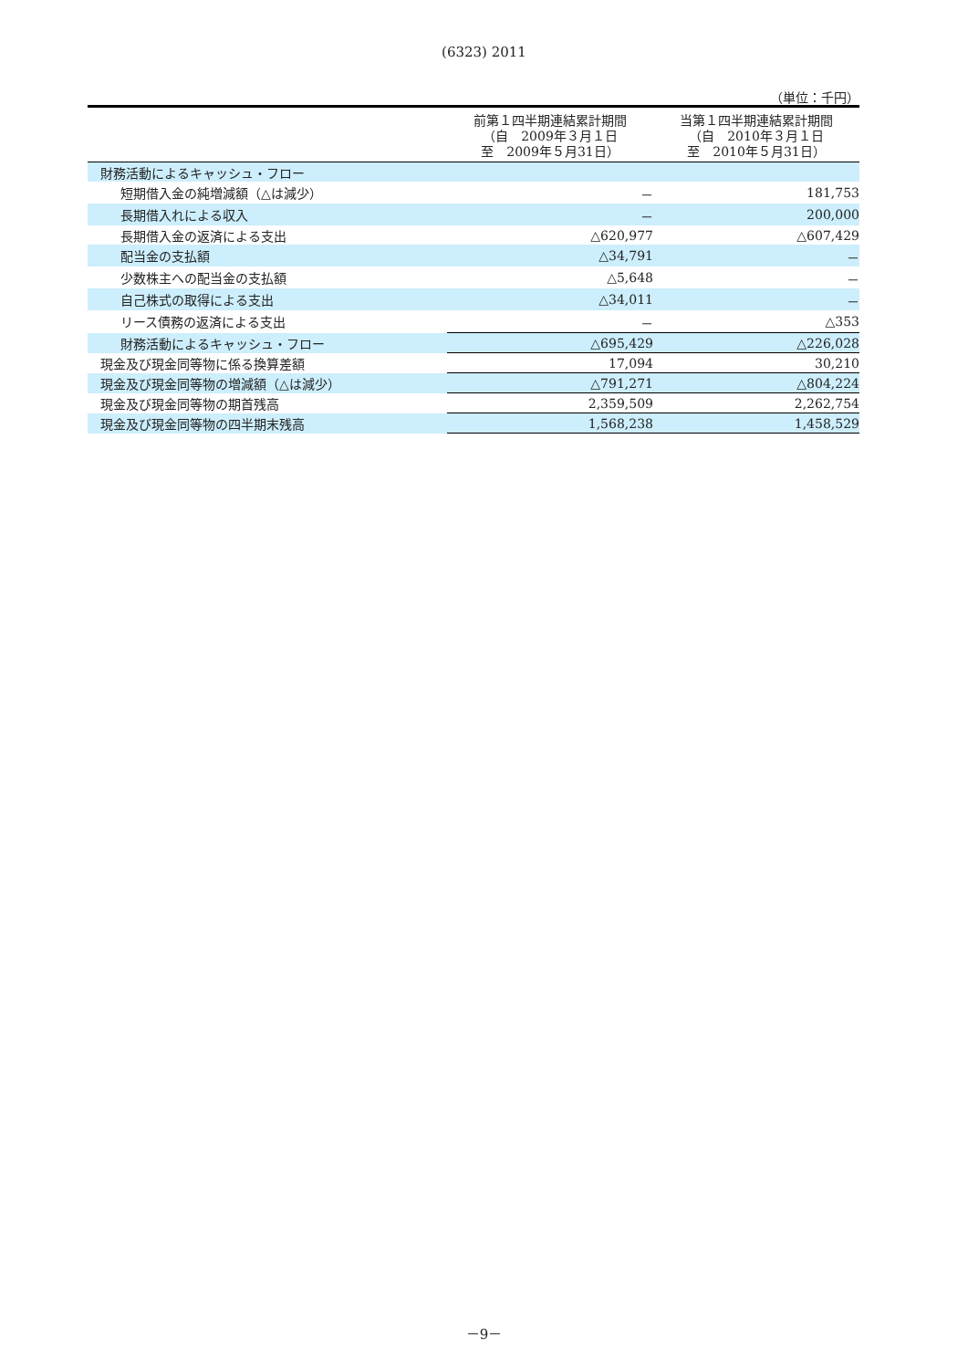(6323) 2011
（単位：千円）
| | 前第１四半期連結累計期間 （自 2009年３月１日 至 2009年５月31日） | 当第１四半期連結累計期間 （自 2010年３月１日 至 2010年５月31日） |
| --- | --- | --- |
| 財務活動によるキャッシュ・フロー | | |
| 短期借入金の純増減額（△は減少） | － | 181,753 |
| 長期借入れによる収入 | － | 200,000 |
| 長期借入金の返済による支出 | △620,977 | △607,429 |
| 配当金の支払額 | △34,791 | － |
| 少数株主への配当金の支払額 | △5,648 | － |
| 自己株式の取得による支出 | △34,011 | － |
| リース債務の返済による支出 | － | △353 |
| 財務活動によるキャッシュ・フロー | △695,429 | △226,028 |
| 現金及び現金同等物に係る換算差額 | 17,094 | 30,210 |
| 現金及び現金同等物の増減額（△は減少） | △791,271 | △804,224 |
| 現金及び現金同等物の期首残高 | 2,359,509 | 2,262,754 |
| 現金及び現金同等物の四半期末残高 | 1,568,238 | 1,458,529 |
－9－